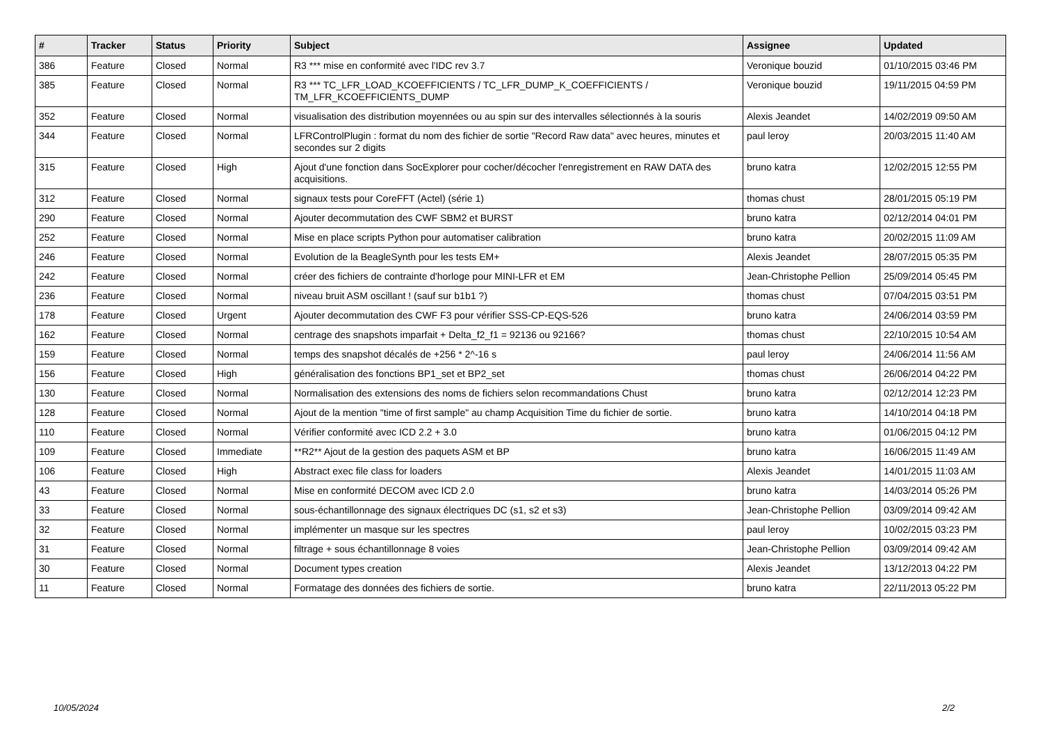| # | Tracker | Status | Priority | Subject | Assignee | Updated |
| --- | --- | --- | --- | --- | --- | --- |
| 386 | Feature | Closed | Normal | R3 *** mise en conformité avec l'IDC rev 3.7 | Veronique bouzid | 01/10/2015 03:46 PM |
| 385 | Feature | Closed | Normal | R3 *** TC_LFR_LOAD_KCOEFFICIENTS / TC_LFR_DUMP_K_COEFFICIENTS / TM_LFR_KCOEFFICIENTS_DUMP | Veronique bouzid | 19/11/2015 04:59 PM |
| 352 | Feature | Closed | Normal | visualisation des distribution moyennées ou au spin sur des intervalles sélectionnés à la souris | Alexis Jeandet | 14/02/2019 09:50 AM |
| 344 | Feature | Closed | Normal | LFRControlPlugin : format du nom des fichier de sortie "Record Raw data" avec heures, minutes et secondes sur 2 digits | paul leroy | 20/03/2015 11:40 AM |
| 315 | Feature | Closed | High | Ajout d'une fonction dans SocExplorer pour cocher/décocher l'enregistrement en RAW DATA des acquisitions. | bruno katra | 12/02/2015 12:55 PM |
| 312 | Feature | Closed | Normal | signaux tests pour CoreFFT (Actel) (série 1) | thomas chust | 28/01/2015 05:19 PM |
| 290 | Feature | Closed | Normal | Ajouter decommutation des CWF SBM2 et BURST | bruno katra | 02/12/2014 04:01 PM |
| 252 | Feature | Closed | Normal | Mise en place scripts Python pour automatiser calibration | bruno katra | 20/02/2015 11:09 AM |
| 246 | Feature | Closed | Normal | Evolution de la BeagleSynth pour les tests EM+ | Alexis Jeandet | 28/07/2015 05:35 PM |
| 242 | Feature | Closed | Normal | créer des fichiers de contrainte d'horloge pour MINI-LFR et EM | Jean-Christophe Pellion | 25/09/2014 05:45 PM |
| 236 | Feature | Closed | Normal | niveau bruit ASM oscillant ! (sauf sur b1b1 ?) | thomas chust | 07/04/2015 03:51 PM |
| 178 | Feature | Closed | Urgent | Ajouter decommutation des CWF F3 pour vérifier SSS-CP-EQS-526 | bruno katra | 24/06/2014 03:59 PM |
| 162 | Feature | Closed | Normal | centrage des snapshots imparfait + Delta_f2_f1 = 92136 ou 92166? | thomas chust | 22/10/2015 10:54 AM |
| 159 | Feature | Closed | Normal | temps des snapshot décalés de +256 * 2^-16 s | paul leroy | 24/06/2014 11:56 AM |
| 156 | Feature | Closed | High | généralisation des fonctions BP1_set et BP2_set | thomas chust | 26/06/2014 04:22 PM |
| 130 | Feature | Closed | Normal | Normalisation des extensions des noms de fichiers selon recommandations Chust | bruno katra | 02/12/2014 12:23 PM |
| 128 | Feature | Closed | Normal | Ajout de la mention "time of first sample" au champ Acquisition Time du fichier de sortie. | bruno katra | 14/10/2014 04:18 PM |
| 110 | Feature | Closed | Normal | Vérifier conformité avec ICD 2.2 + 3.0 | bruno katra | 01/06/2015 04:12 PM |
| 109 | Feature | Closed | Immediate | **R2** Ajout de la gestion des paquets ASM et BP | bruno katra | 16/06/2015 11:49 AM |
| 106 | Feature | Closed | High | Abstract exec file class for loaders | Alexis Jeandet | 14/01/2015 11:03 AM |
| 43 | Feature | Closed | Normal | Mise en conformité DECOM avec ICD 2.0 | bruno katra | 14/03/2014 05:26 PM |
| 33 | Feature | Closed | Normal | sous-échantillonnage des signaux électriques DC (s1, s2 et s3) | Jean-Christophe Pellion | 03/09/2014 09:42 AM |
| 32 | Feature | Closed | Normal | implémenter un masque sur les spectres | paul leroy | 10/02/2015 03:23 PM |
| 31 | Feature | Closed | Normal | filtrage + sous échantillonnage 8 voies | Jean-Christophe Pellion | 03/09/2014 09:42 AM |
| 30 | Feature | Closed | Normal | Document types creation | Alexis Jeandet | 13/12/2013 04:22 PM |
| 11 | Feature | Closed | Normal | Formatage des données des fichiers de sortie. | bruno katra | 22/11/2013 05:22 PM |
10/05/2024 2/2